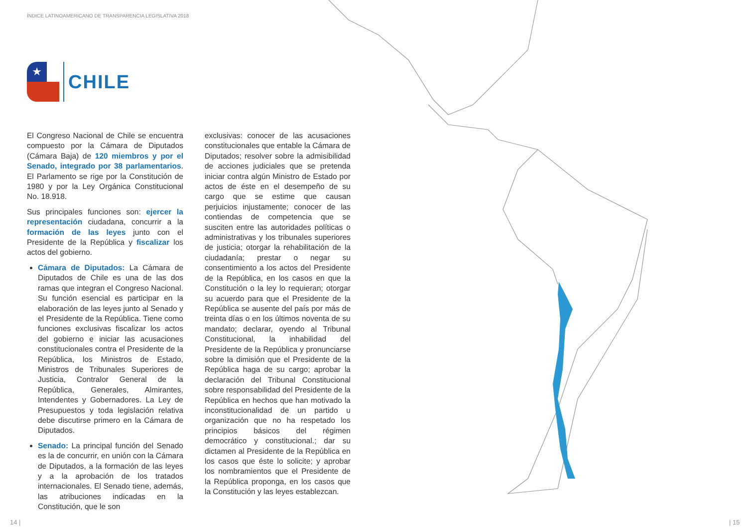ÍNDICE LATINOAMERICANO DE TRANSPARENCIA LEGISLATIVA 2018
★
CHILE
El Congreso Nacional de Chile se encuentra compuesto por la Cámara de Diputados (Cámara Baja) de 120 miembros y por el Senado, integrado por 38 parlamentarios. El Parlamento se rige por la Constitución de 1980 y por la Ley Orgánica Constitucional No. 18.918.
Sus principales funciones son: ejercer la representación ciudadana, concurrir a la formación de las leyes junto con el Presidente de la República y fiscalizar los actos del gobierno.
Cámara de Diputados: La Cámara de Diputados de Chile es una de las dos ramas que integran el Congreso Nacional. Su función esencial es participar en la elaboración de las leyes junto al Senado y el Presidente de la República. Tiene como funciones exclusivas fiscalizar los actos del gobierno e iniciar las acusaciones constitucionales contra el Presidente de la República, los Ministros de Estado, Ministros de Tribunales Superiores de Justicia, Contralor General de la República, Generales, Almirantes, Intendentes y Gobernadores. La Ley de Presupuestos y toda legislación relativa debe discutirse primero en la Cámara de Diputados.
Senado: La principal función del Senado es la de concurrir, en unión con la Cámara de Diputados, a la formación de las leyes y a la aprobación de los tratados internacionales. El Senado tiene, además, las atribuciones indicadas en la Constitución, que le son
exclusivas: conocer de las acusaciones constitucionales que entable la Cámara de Diputados; resolver sobre la admisibilidad de acciones judiciales que se pretenda iniciar contra algún Ministro de Estado por actos de éste en el desempeño de su cargo que se estime que causan perjuicios injustamente; conocer de las contiendas de competencia que se susciten entre las autoridades políticas o administrativas y los tribunales superiores de justicia; otorgar la rehabilitación de la ciudadanía; prestar o negar su consentimiento a los actos del Presidente de la República, en los casos en que la Constitución o la ley lo requieran; otorgar su acuerdo para que el Presidente de la República se ausente del país por más de treinta días o en los últimos noventa de su mandato; declarar, oyendo al Tribunal Constitucional, la inhabilidad del Presidente de la República y pronunciarse sobre la dimisión que el Presidente de la República haga de su cargo; aprobar la declaración del Tribunal Constitucional sobre responsabilidad del Presidente de la República en hechos que han motivado la inconstitucionalidad de un partido u organización que no ha respetado los principios básicos del régimen democrático y constitucional.; dar su dictamen al Presidente de la República en los casos que éste lo solicite; y aprobar los nombramientos que el Presidente de la República proponga, en los casos que la Constitución y las leyes establezcan.
14 | | 15